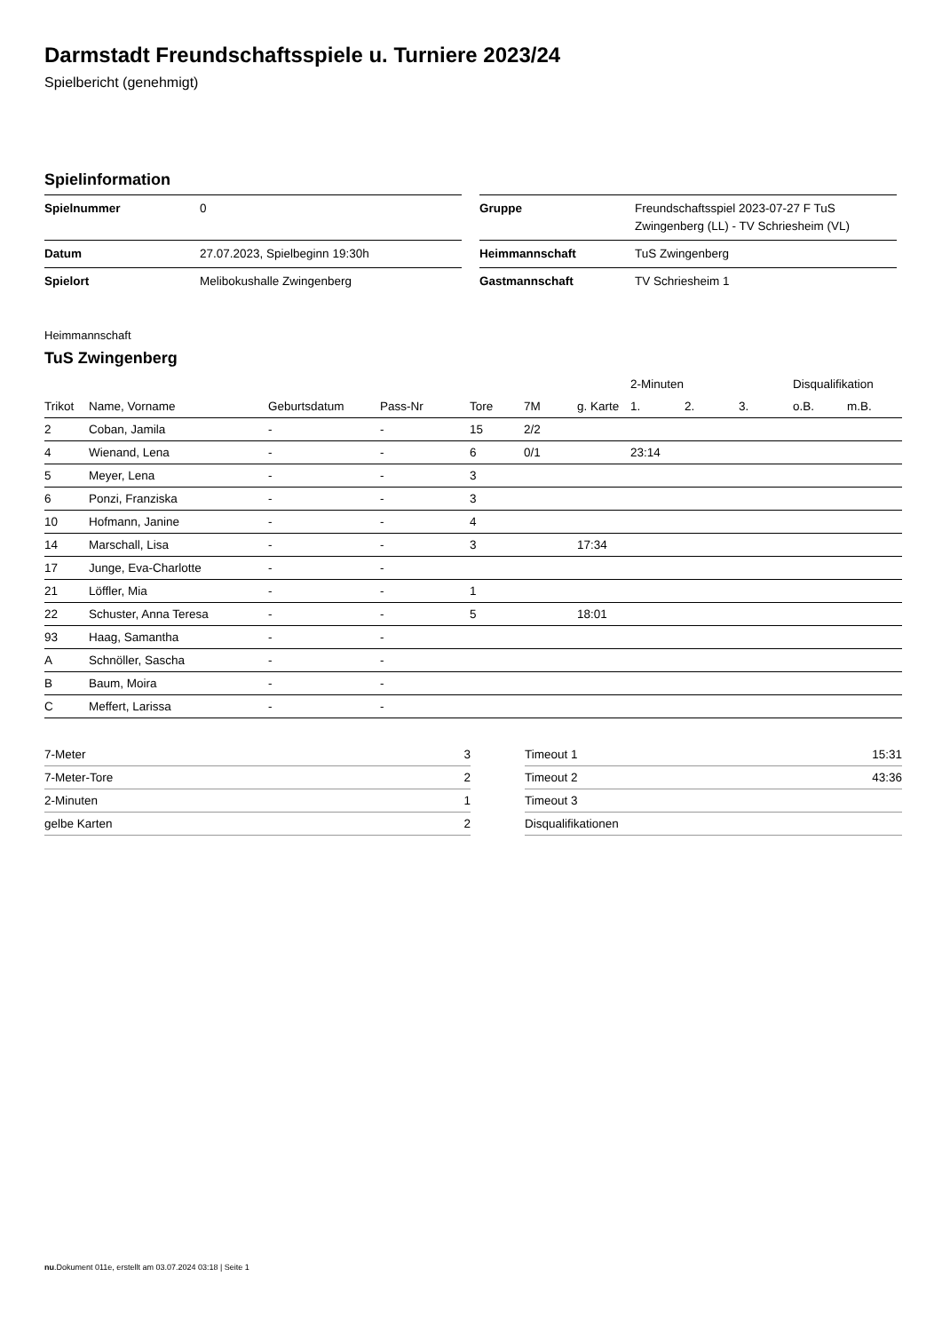Darmstadt Freundschaftsspiele u. Turniere 2023/24
Spielbericht (genehmigt)
Spielinformation
| Spielnummer | 0 |
| Datum | 27.07.2023, Spielbeginn 19:30h |
| Spielort | Melibokushalle Zwingenberg |
| Gruppe | Freundschaftsspiel 2023-07-27 F TuS Zwingenberg (LL) - TV Schriesheim (VL) |
| Heimmannschaft | TuS Zwingenberg |
| Gastmannschaft | TV Schriesheim 1 |
Heimmannschaft
TuS Zwingenberg
| | | | | | | | 2-Minuten | | | Disqualifikation | |
| --- | --- | --- | --- | --- | --- | --- | --- | --- | --- | --- | --- |
| Trikot | Name, Vorname | Geburtsdatum | Pass-Nr | Tore | 7M | g. Karte | 1. | 2. | 3. | o.B. | m.B. |
| 2 | Coban, Jamila | - | - | 15 | 2/2 | | | | | | |
| 4 | Wienand, Lena | - | - | 6 | 0/1 | | 23:14 | | | | |
| 5 | Meyer, Lena | - | - | 3 | | | | | | | |
| 6 | Ponzi, Franziska | - | - | 3 | | | | | | | |
| 10 | Hofmann, Janine | - | - | 4 | | | | | | | |
| 14 | Marschall, Lisa | - | - | 3 | | 17:34 | | | | | |
| 17 | Junge, Eva-Charlotte | - | - | | | | | | | | |
| 21 | Löffler, Mia | - | - | 1 | | | | | | | |
| 22 | Schuster, Anna Teresa | - | - | 5 | | 18:01 | | | | | |
| 93 | Haag, Samantha | - | - | | | | | | | | |
| A | Schnöller, Sascha | - | - | | | | | | | | |
| B | Baum, Moira | - | - | | | | | | | | |
| C | Meffert, Larissa | - | - | | | | | | | | |
| 7-Meter | 3 |
| 7-Meter-Tore | 2 |
| 2-Minuten | 1 |
| gelbe Karten | 2 |
| Timeout 1 | 15:31 |
| Timeout 2 | 43:36 |
| Timeout 3 | |
| Disqualifikationen | |
nu.Dokument 011e, erstellt am 03.07.2024 03:18 | Seite 1